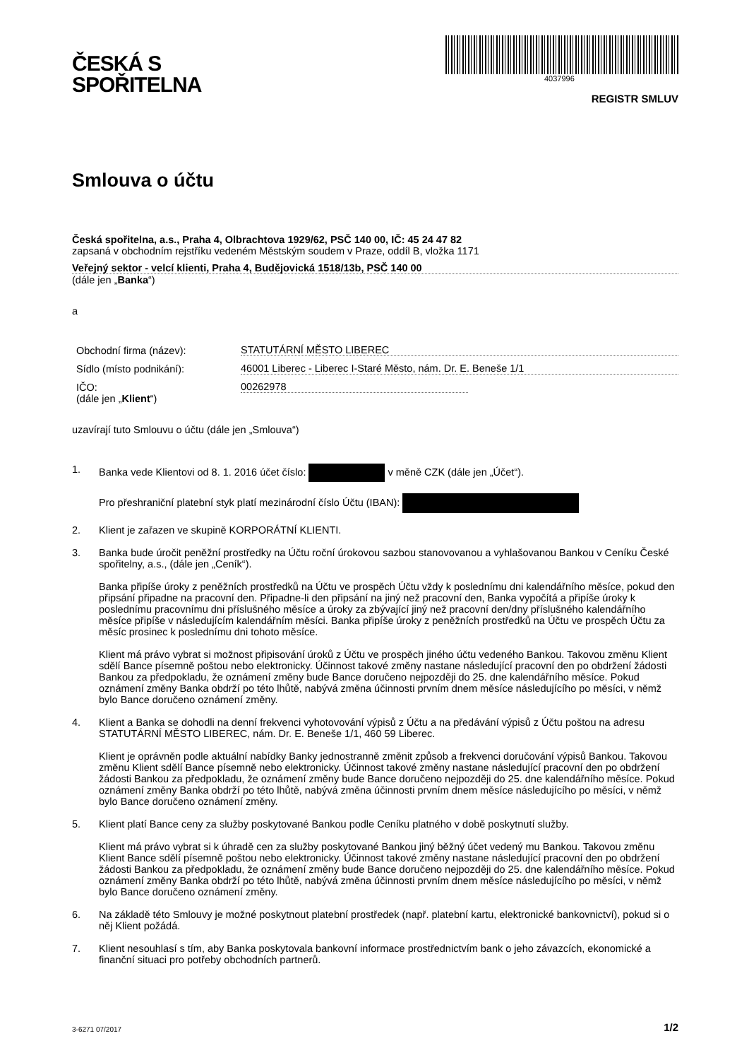ČESKÁ S
SPOŘITELNA
4037996
REGISTR SMLUV
Smlouva o účtu
Česká spořitelna, a.s., Praha 4, Olbrachtova 1929/62, PSČ 140 00, IČ: 45 24 47 82
zapsaná v obchodním rejstříku vedeném Městským soudem v Praze, oddíl B, vložka 1171
Veřejný sektor - velcí klienti, Praha 4, Budějovická 1518/13b, PSČ 140 00
(dále jen „Banka“)
a
Obchodní firma (název): STATUTÁRNÍ MĚSTO LIBEREC
Sídlo (místo podnikání): 46001 Liberec - Liberec I-Staré Město, nám. Dr. E. Beneše 1/1
IČO: 00262978
(dále jen „Klient“)
uzavírají tuto Smlouvu o účtu (dále jen „Smlouva“)
1. Banka vede Klientovi od 8. 1. 2016 účet číslo: v měně CZK (dále jen „Účet“).
Pro přeshraniční platební styk platí mezinárodní číslo Účtu (IBAN):
2. Klient je zařazen ve skupině KORPORÁTNÍ KLIENTI.
3. Banka bude úročit peněžní prostředky na Účtu roční úrokovou sazbou stanovovanou a vyhlašovanou Bankou v Ceníku České spořitelny, a.s., (dále jen „Ceník“).
Banka připíše úroky z peněžních prostředků na Účtu ve prospěch Účtu vždy k poslednímu dni kalendářního měsíce, pokud den připsání připadne na pracovní den. Připadne-li den připsání na jiný než pracovní den, Banka vypočítá a připíše úroky k poslednímu pracovnímu dni příslušného měsíce a úroky za zbývající jiný než pracovní den/dny příslušného kalendářního měsíce připíše v následujícím kalendářním měsíci. Banka připíše úroky z peněžních prostředků na Účtu ve prospěch Účtu za měsíc prosinec k poslednímu dni tohoto měsíce.
Klient má právo vybrat si možnost připisování úroků z Účtu ve prospěch jiného účtu vedeného Bankou. Takovou změnu Klient sdělí Bance písemně poštou nebo elektronicky. Účinnost takové změny nastane následující pracovní den po obdržení žádosti Bankou za předpokladu, že oznámení změny bude Bance doručeno nejpozději do 25. dne kalendářního měsíce. Pokud oznámení změny Banka obdrží po této lhůtě, nabývá změna účinnosti prvním dnem měsíce následujícího po měsíci, v němž bylo Bance doručeno oznámení změny.
4. Klient a Banka se dohodli na denní frekvenci vyhotovování výpisů z Účtu a na předávání výpisů z Účtu poštou na adresu STATUTÁRNÍ MĚSTO LIBEREC, nám. Dr. E. Beneše 1/1, 460 59 Liberec.
Klient je oprávněn podle aktuální nabídky Banky jednostranně změnit způsob a frekvenci doručování výpisů Bankou. Takovou změnu Klient sdělí Bance písemně nebo elektronicky. Účinnost takové změny nastane následující pracovní den po obdržení žádosti Bankou za předpokladu, že oznámení změny bude Bance doručeno nejpozději do 25. dne kalendářního měsíce. Pokud oznámení změny Banka obdrží po této lhůtě, nabývá změna účinnosti prvním dnem měsíce následujícího po měsíci, v němž bylo Bance doručeno oznámení změny.
5. Klient platí Bance ceny za služby poskytované Bankou podle Ceníku platného v době poskytnutí služby.
Klient má právo vybrat si k úhradě cen za služby poskytované Bankou jiný běžný účet vedený mu Bankou. Takovou změnu Klient Bance sdělí písemně poštou nebo elektronicky. Účinnost takové změny nastane následující pracovní den po obdržení žádosti Bankou za předpokladu, že oznámení změny bude Bance doručeno nejpozději do 25. dne kalendářního měsíce. Pokud oznámení změny Banka obdrží po této lhůtě, nabývá změna účinnosti prvním dnem měsíce následujícího po měsíci, v němž bylo Bance doručeno oznámení změny.
6. Na základě této Smlouvy je možné poskytnout platební prostředek (např. platební kartu, elektronické bankovnictví), pokud si o něj Klient požádá.
7. Klient nesouhlasí s tím, aby Banka poskytovala bankovní informace prostřednictvím bank o jeho závazcích, ekonomické a finanční situaci pro potřeby obchodních partnerů.
3-6271 07/2017 1/2